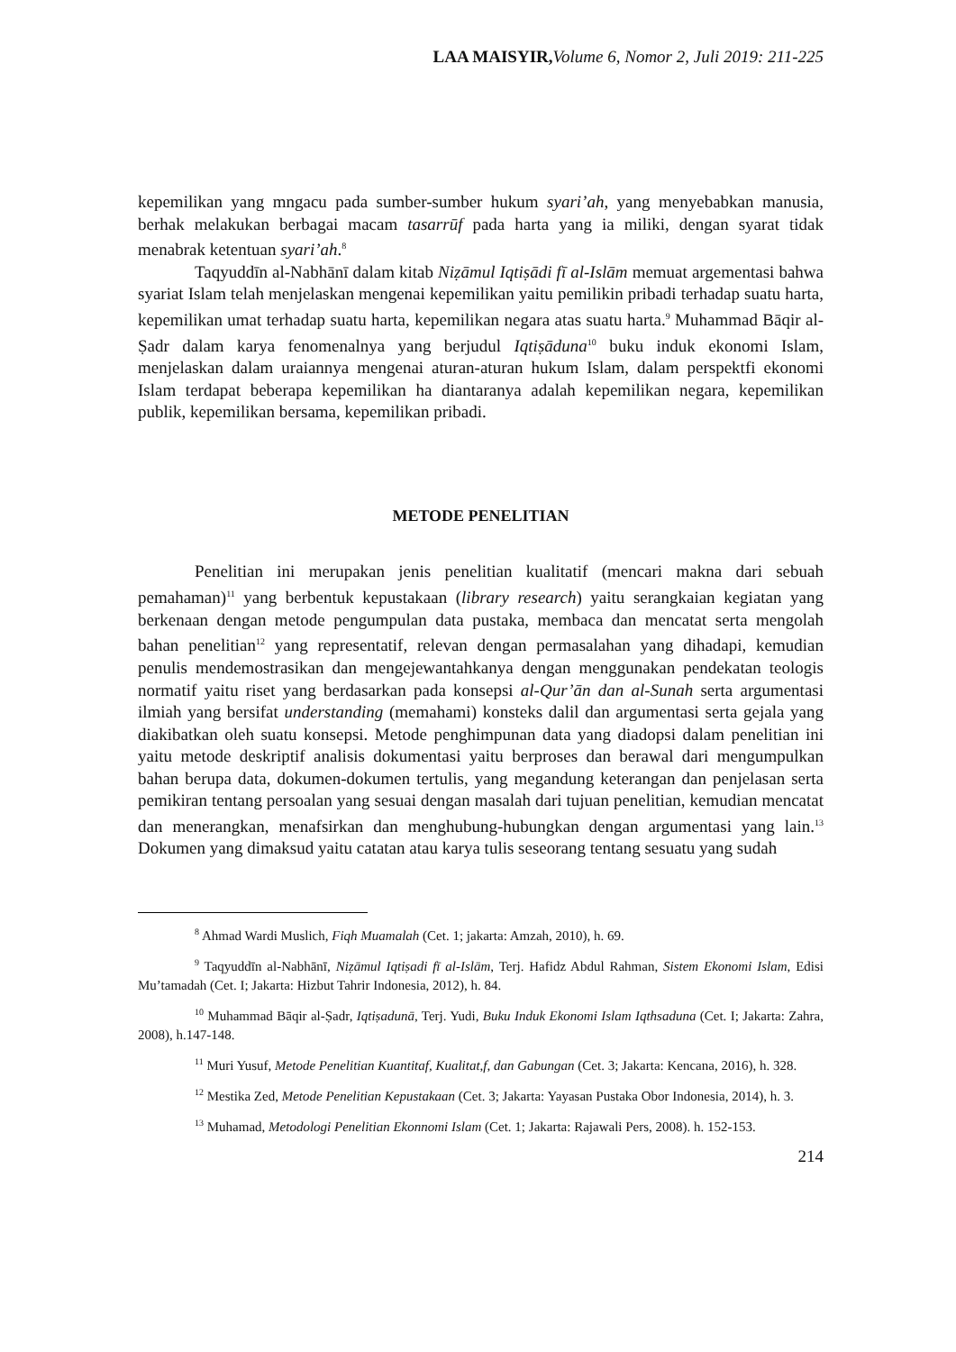LAA MAISYIR, Volume 6, Nomor 2, Juli 2019: 211-225
kepemilikan yang mngacu pada sumber-sumber hukum syari’ah, yang menyebabkan manusia, berhak melakukan berbagai macam tasarrūf pada harta yang ia miliki, dengan syarat tidak menabrak ketentuan syari’ah.<sup>8</sup>
Taqyuddīn al-Nabhānī dalam kitab Niẓāmul Iqtiṣādi fī al-Islām memuat argementasi bahwa syariat Islam telah menjelaskan mengenai kepemilikan yaitu pemilikin pribadi terhadap suatu harta, kepemilikan umat terhadap suatu harta, kepemilikan negara atas suatu harta.<sup>9</sup> Muhammad Bāqir al-Ṣadr dalam karya fenomenalnya yang berjudul Iqtiṣāduna<sup>10</sup> buku induk ekonomi Islam, menjelaskan dalam uraiannya mengenai aturan-aturan hukum Islam, dalam perspektfi ekonomi Islam terdapat beberapa kepemilikan ha diantaranya adalah kepemilikan negara, kepemilikan publik, kepemilikan bersama, kepemilikan pribadi.
METODE PENELITIAN
Penelitian ini merupakan jenis penelitian kualitatif (mencari makna dari sebuah pemahaman)<sup>11</sup> yang berbentuk kepustakaan (library research) yaitu serangkaian kegiatan yang berkenaan dengan metode pengumpulan data pustaka, membaca dan mencatat serta mengolah bahan penelitian<sup>12</sup> yang representatif, relevan dengan permasalahan yang dihadapi, kemudian penulis mendemostrasikan dan mengejewantahkanya dengan menggunakan pendekatan teologis normatif yaitu riset yang berdasarkan pada konsepsi al-Qur’ān dan al-Sunah serta argumentasi ilmiah yang bersifat understanding (memahami) konsteks dalil dan argumentasi serta gejala yang diakibatkan oleh suatu konsepsi. Metode penghimpunan data yang diadopsi dalam penelitian ini yaitu metode deskriptif analisis dokumentasi yaitu berproses dan berawal dari mengumpulkan bahan berupa data, dokumen-dokumen tertulis, yang megandung keterangan dan penjelasan serta pemikiran tentang persoalan yang sesuai dengan masalah dari tujuan penelitian, kemudian mencatat dan menerangkan, menafsirkan dan menghubung-hubungkan dengan argumentasi yang lain.<sup>13</sup> Dokumen yang dimaksud yaitu catatan atau karya tulis seseorang tentang sesuatu yang sudah
<sup>8</sup> Ahmad Wardi Muslich, Fiqh Muamalah (Cet. 1; jakarta: Amzah, 2010), h. 69.
<sup>9</sup> Taqyuddīn al-Nabhānī, Niẓāmul Iqtiṣadi fī al-Islām, Terj. Hafidz Abdul Rahman, Sistem Ekonomi Islam, Edisi Mu’tamadah (Cet. I; Jakarta: Hizbut Tahrir Indonesia, 2012), h. 84.
<sup>10</sup> Muhammad Bāqir al-Ṣadr, Iqtiṣadunā, Terj. Yudi, Buku Induk Ekonomi Islam Iqthsaduna (Cet. I; Jakarta: Zahra, 2008), h.147-148.
<sup>11</sup> Muri Yusuf, Metode Penelitian Kuantitaf, Kualitat,f, dan Gabungan (Cet. 3; Jakarta: Kencana, 2016), h. 328.
<sup>12</sup> Mestika Zed, Metode Penelitian Kepustakaan (Cet. 3; Jakarta: Yayasan Pustaka Obor Indonesia, 2014), h. 3.
<sup>13</sup> Muhamad, Metodologi Penelitian Ekonnomi Islam (Cet. 1; Jakarta: Rajawali Pers, 2008). h. 152-153.
214